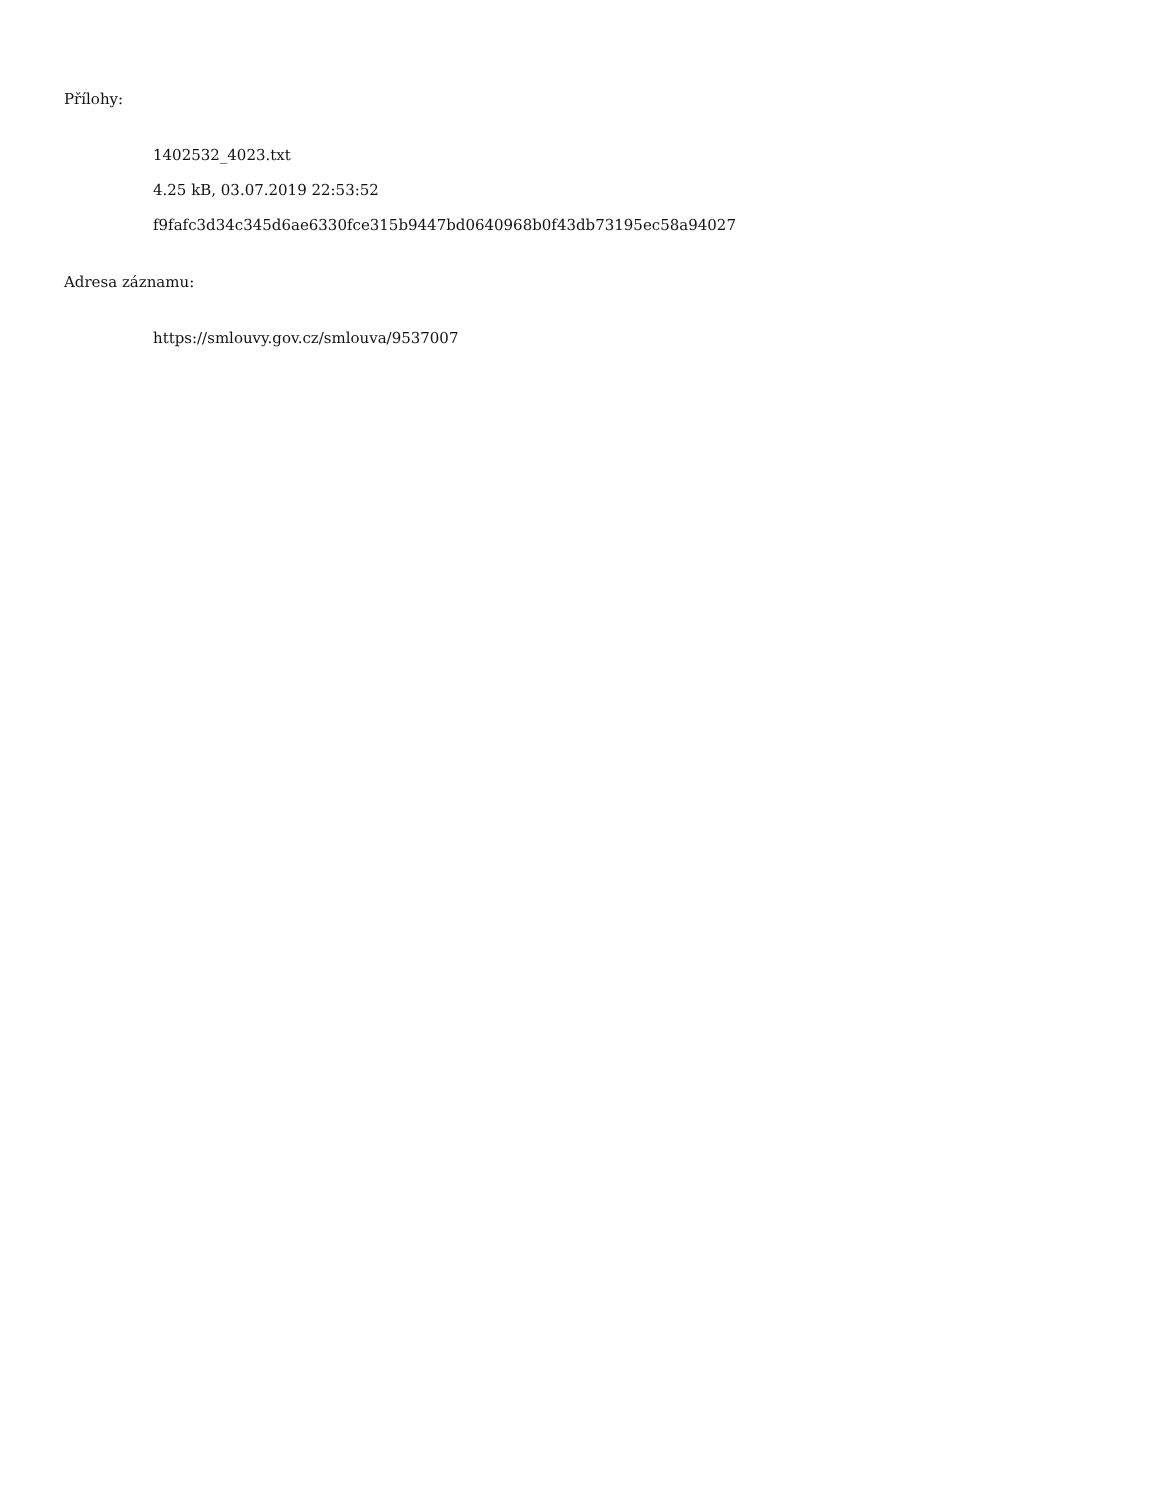Přílohy:
1402532_4023.txt
4.25 kB, 03.07.2019 22:53:52
f9fafc3d34c345d6ae6330fce315b9447bd0640968b0f43db73195ec58a94027
Adresa záznamu:
https://smlouvy.gov.cz/smlouva/9537007